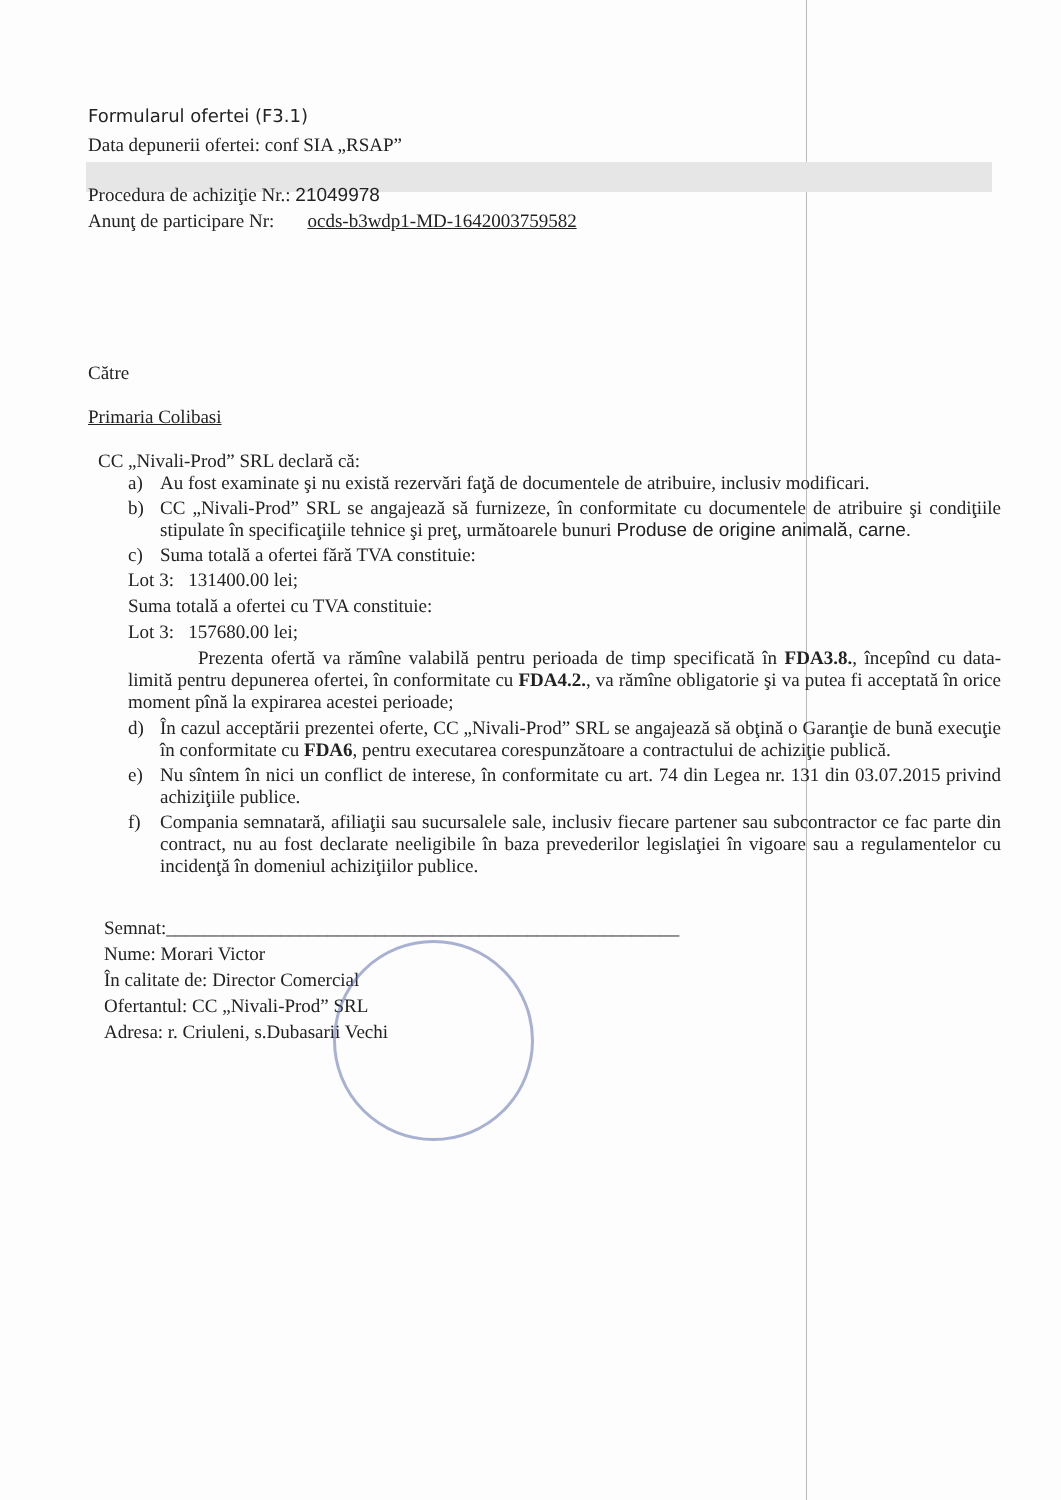Formularul ofertei (F3.1)
Data depunerii ofertei: conf SIA „RSAP”
Procedura de achiziţie Nr.: 21049978
Anunţ de participare Nr: ocds-b3wdp1-MD-1642003759582
Către
Primaria Colibasi
CC „Nivali-Prod” SRL declară că:
a) Au fost examinate şi nu există rezervări faţă de documentele de atribuire, inclusiv modificari.
b) CC „Nivali-Prod” SRL se angajează să furnizeze, în conformitate cu documentele de atribuire şi condiţiile stipulate în specificaţiile tehnice şi preţ, următoarele bunuri Produse de origine animală, carne.
c) Suma totală a ofertei fără TVA constituie:
Lot 3: 131400.00 lei;
Suma totală a ofertei cu TVA constituie:
Lot 3: 157680.00 lei;
Prezenta ofertă va rămîne valabilă pentru perioada de timp specificată în FDA3.8., începînd cu data-limită pentru depunerea ofertei, în conformitate cu FDA4.2., va rămîne obligatorie şi va putea fi acceptată în orice moment pînă la expirarea acestei perioade;
d) În cazul acceptării prezentei oferte, CC „Nivali-Prod” SRL se angajează să obţină o Garanţie de bună execuţie în conformitate cu FDA6, pentru executarea corespunzătoare a contractului de achiziţie publică.
e) Nu sîntem în nici un conflict de interese, în conformitate cu art. 74 din Legea nr. 131 din 03.07.2015 privind achiziţiile publice.
f) Compania semnatară, afiliaţii sau sucursalele sale, inclusiv fiecare partener sau subcontractor ce fac parte din contract, nu au fost declarate neeligibile în baza prevederilor legislaţiei în vigoare sau a regulamentelor cu incidenţă în domeniul achiziţiilor publice.
Semnat:______________________________________________________
Nume: Morari Victor
În calitate de: Director Comercial
Ofertantul: CC „Nivali-Prod” SRL
Adresa: r. Criuleni, s.Dubasarii Vechi